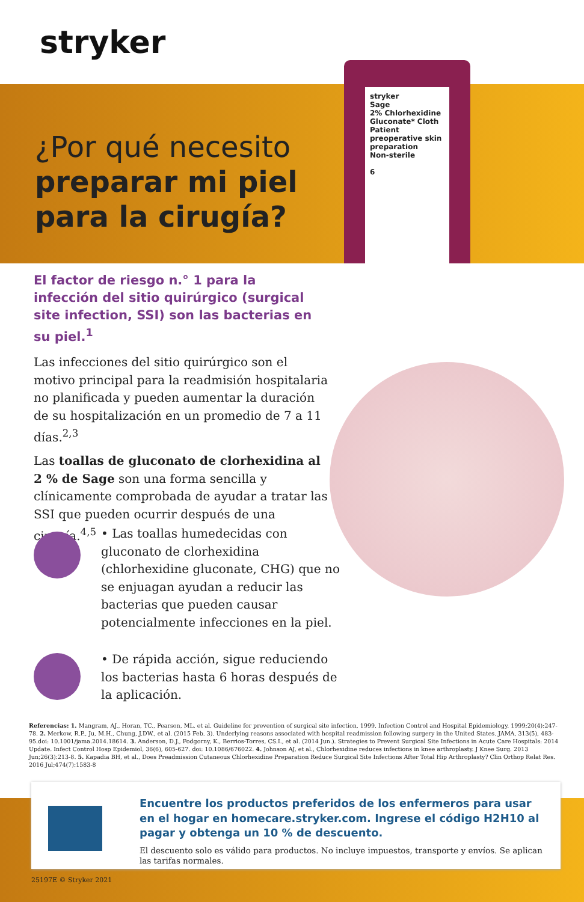stryker
¿Por qué necesito
preparar mi piel
para la cirugía?
stryker
Sage
2% Chlorhexidine Gluconate* Cloth
Patient preoperative skin preparation
Non-sterile
6
El factor de riesgo n.° 1 para la infección del sitio quirúrgico (surgical site infection, SSI) son las bacterias en su piel.<sup>1</sup>
Las infecciones del sitio quirúrgico son el motivo principal para la readmisión hospitalaria no planificada y pueden aumentar la duración de su hospitalización en un promedio de 7 a 11 días.<sup>2,3</sup>
Las toallas de gluconato de clorhexidina al 2 % de Sage son una forma sencilla y clínicamente comprobada de ayudar a tratar las SSI que pueden ocurrir después de una cirugía.<sup>4,5</sup>
• Las toallas humedecidas con gluconato de clorhexidina (chlorhexidine gluconate, CHG) que no se enjuagan ayudan a reducir las bacterias que pueden causar potencialmente infecciones en la piel.
• De rápida acción, sigue reduciendo los bacterias hasta 6 horas después de la aplicación.
Referencias: 1. Mangram, AJ., Horan, TC., Pearson, ML. et al. Guideline for prevention of surgical site infection, 1999. Infection Control and Hospital Epidemiology. 1999;20(4):247-78. 2. Merkow, R.P., Ju, M.H., Chung, J.DW., et al. (2015 Feb. 3). Underlying reasons associated with hospital readmission following surgery in the United States. JAMA, 313(5), 483-95.doi: 10.1001/jama.2014.18614. 3. Anderson, D.J., Podgorny, K., Berrios-Torres, CS.I., et al. (2014 Jun.). Strategies to Prevent Surgical Site Infections in Acute Care Hospitals: 2014 Update. Infect Control Hosp Epidemiol, 36(6), 605-627. doi: 10.1086/676022. 4. Johnson AJ, et al., Chlorhexidine reduces infections in knee arthroplasty. J Knee Surg. 2013 Jun;26(3):213-8. 5. Kapadia BH, et al., Does Preadmission Cutaneous Chlorhexidine Preparation Reduce Surgical Site Infections After Total Hip Arthroplasty? Clin Orthop Relat Res. 2016 Jul;474(7):1583-8
Encuentre los productos preferidos de los enfermeros para usar en el hogar en homecare.stryker.com. Ingrese el código H2H10 al pagar y obtenga un 10 % de descuento.
El descuento solo es válido para productos. No incluye impuestos, transporte y envíos. Se aplican las tarifas normales.
25197E © Stryker 2021